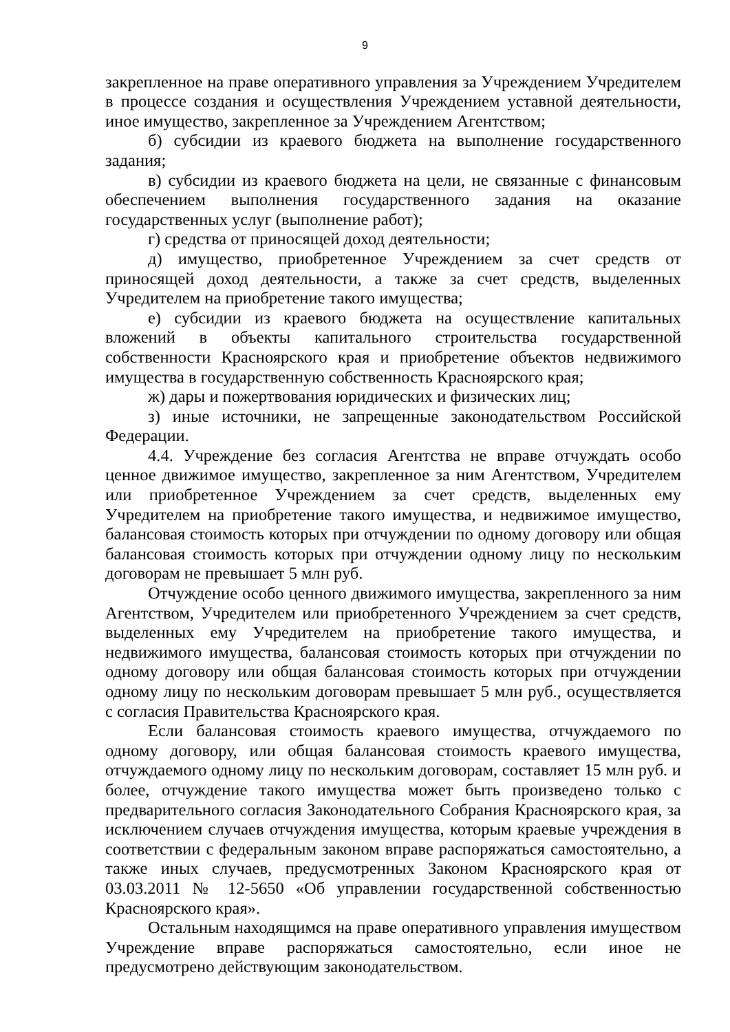9
закрепленное на праве оперативного управления за Учреждением Учредителем в процессе создания и осуществления Учреждением уставной деятельности, иное имущество, закрепленное за Учреждением Агентством;
б) субсидии из краевого бюджета на выполнение государственного задания;
в) субсидии из краевого бюджета на цели, не связанные с финансовым обеспечением выполнения государственного задания на оказание государственных услуг (выполнение работ);
г) средства от приносящей доход деятельности;
д) имущество, приобретенное Учреждением за счет средств от приносящей доход деятельности, а также за счет средств, выделенных Учредителем на приобретение такого имущества;
е) субсидии из краевого бюджета на осуществление капитальных вложений в объекты капитального строительства государственной собственности Красноярского края и приобретение объектов недвижимого имущества в государственную собственность Красноярского края;
ж) дары и пожертвования юридических и физических лиц;
з) иные источники, не запрещенные законодательством Российской Федерации.
4.4. Учреждение без согласия Агентства не вправе отчуждать особо ценное движимое имущество, закрепленное за ним Агентством, Учредителем или приобретенное Учреждением за счет средств, выделенных ему Учредителем на приобретение такого имущества, и недвижимое имущество, балансовая стоимость которых при отчуждении по одному договору или общая балансовая стоимость которых при отчуждении одному лицу по нескольким договорам не превышает 5 млн руб.
Отчуждение особо ценного движимого имущества, закрепленного за ним Агентством, Учредителем или приобретенного Учреждением за счет средств, выделенных ему Учредителем на приобретение такого имущества, и недвижимого имущества, балансовая стоимость которых при отчуждении по одному договору или общая балансовая стоимость которых при отчуждении одному лицу по нескольким договорам превышает 5 млн руб., осуществляется с согласия Правительства Красноярского края.
Если балансовая стоимость краевого имущества, отчуждаемого по одному договору, или общая балансовая стоимость краевого имущества, отчуждаемого одному лицу по нескольким договорам, составляет 15 млн руб. и более, отчуждение такого имущества может быть произведено только с предварительного согласия Законодательного Собрания Красноярского края, за исключением случаев отчуждения имущества, которым краевые учреждения в соответствии с федеральным законом вправе распоряжаться самостоятельно, а также иных случаев, предусмотренных Законом Красноярского края от 03.03.2011 № 12-5650 «Об управлении государственной собственностью Красноярского края».
Остальным находящимся на праве оперативного управления имуществом Учреждение вправе распоряжаться самостоятельно, если иное не предусмотрено действующим законодательством.